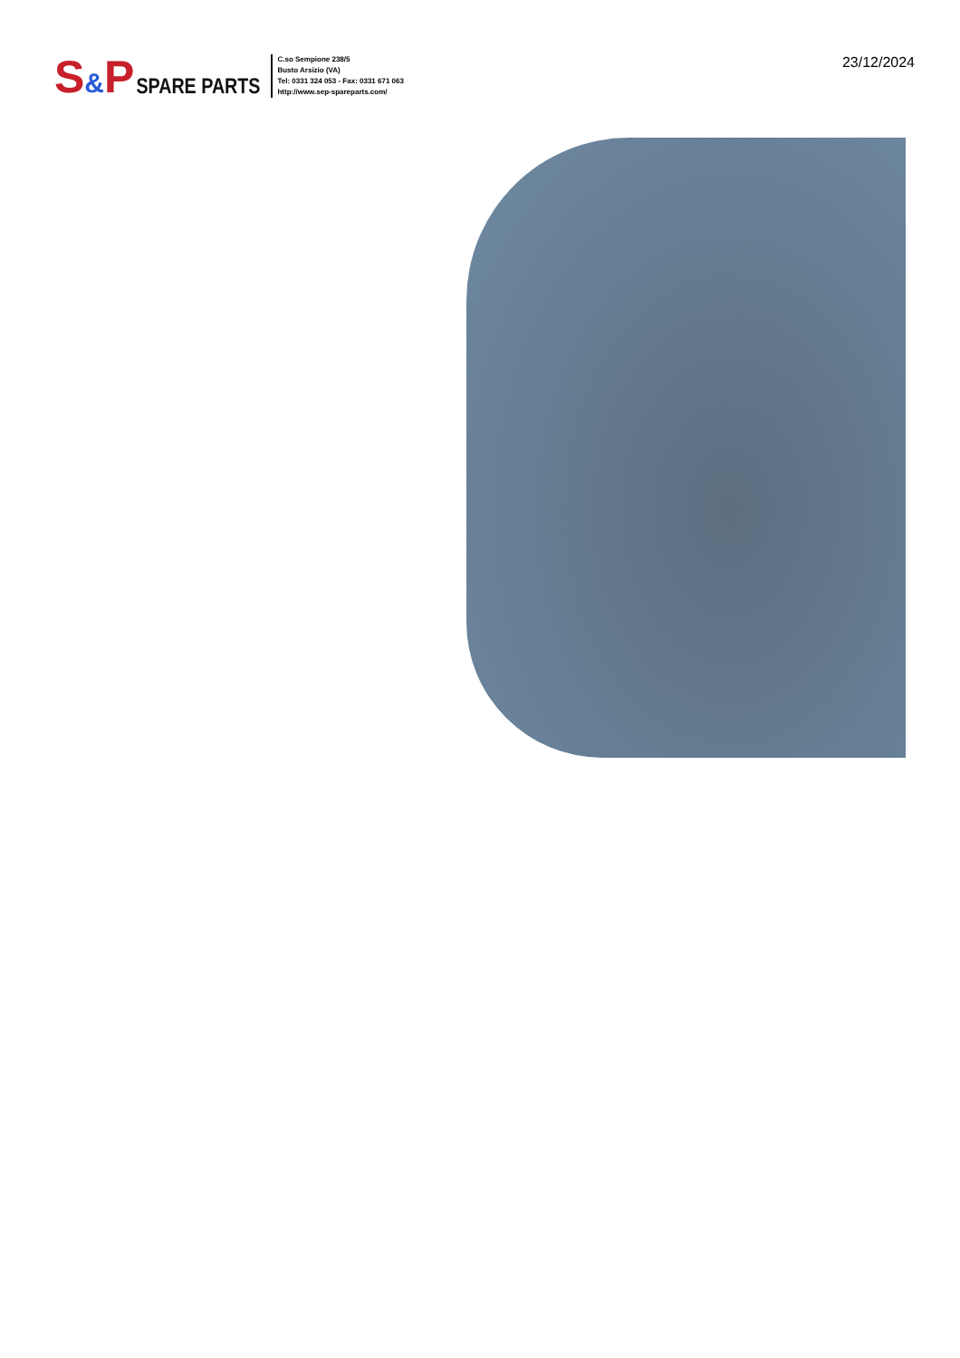S&P SPARE PARTS
C.so Sempione 238/5
Busto Arsizio (VA)
Tel: 0331 324 053 - Fax: 0331 671 063
http://www.sep-spareparts.com/
23/12/2024